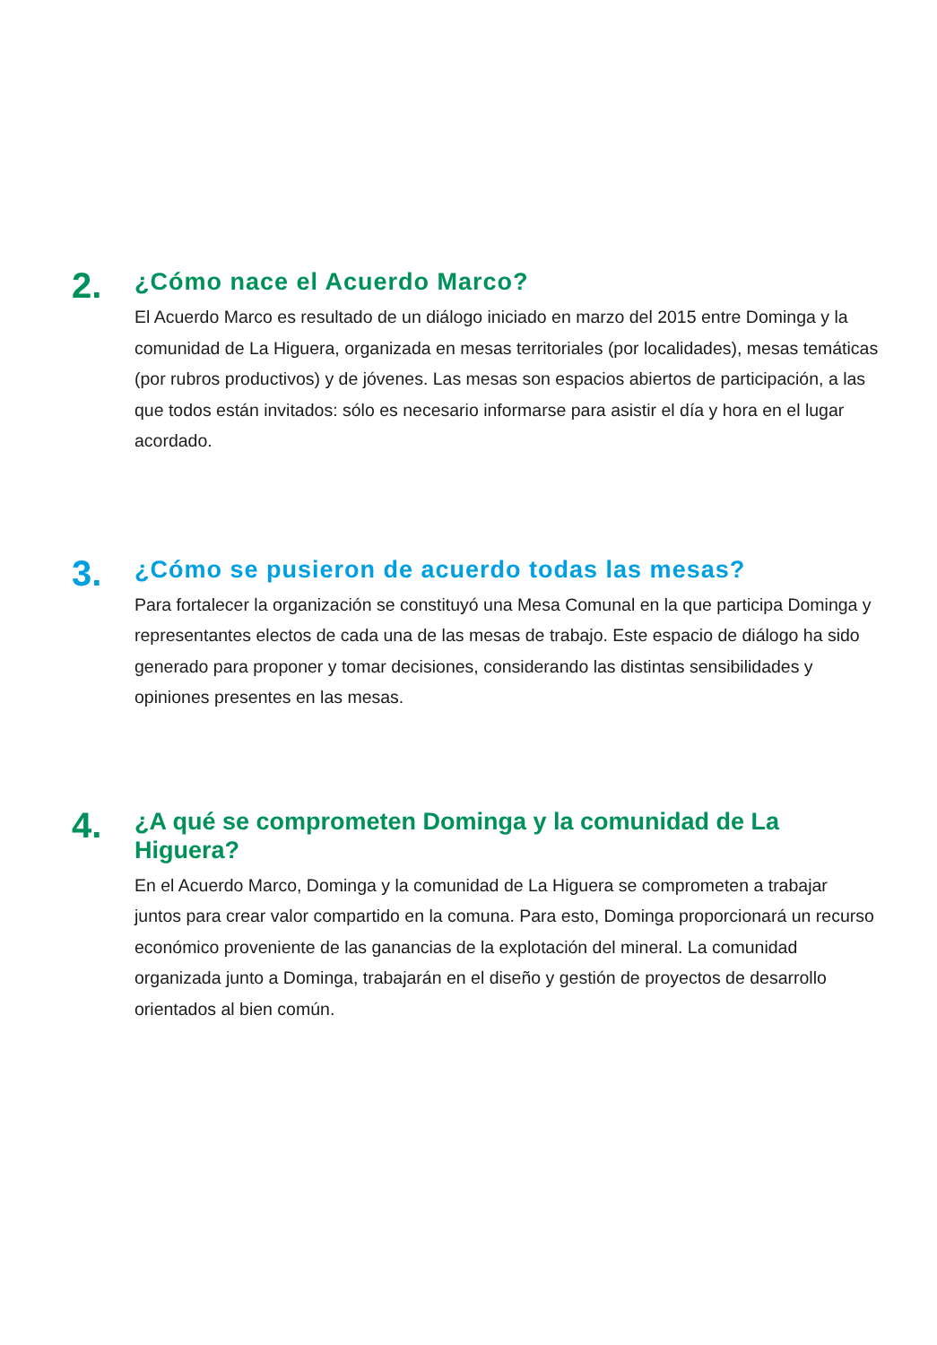2.
¿Cómo nace el Acuerdo Marco?
El Acuerdo Marco es resultado de un diálogo iniciado en marzo del 2015 entre Dominga y la comunidad de La Higuera, organizada en mesas territoriales (por localidades), mesas temáticas (por rubros productivos) y de jóvenes. Las mesas son espacios abiertos de participación, a las que todos están invitados: sólo es necesario informarse para asistir el día y hora en el lugar acordado.
3.
¿Cómo se pusieron de acuerdo todas las mesas?
Para fortalecer la organización se constituyó una Mesa Comunal en la que participa Dominga y representantes electos de cada una de las mesas de trabajo. Este espacio de diálogo ha sido generado para proponer y tomar decisiones, considerando las distintas sensibilidades y opiniones presentes en las mesas.
4.
¿A qué se comprometen Dominga y la comunidad de La Higuera?
En el Acuerdo Marco, Dominga y la comunidad de La Higuera se comprometen a trabajar juntos para crear valor compartido en la comuna. Para esto, Dominga proporcionará un recurso económico proveniente de las ganancias de la explotación del mineral. La comunidad organizada junto a Dominga, trabajarán en el diseño y gestión de proyectos de desarrollo orientados al bien común.